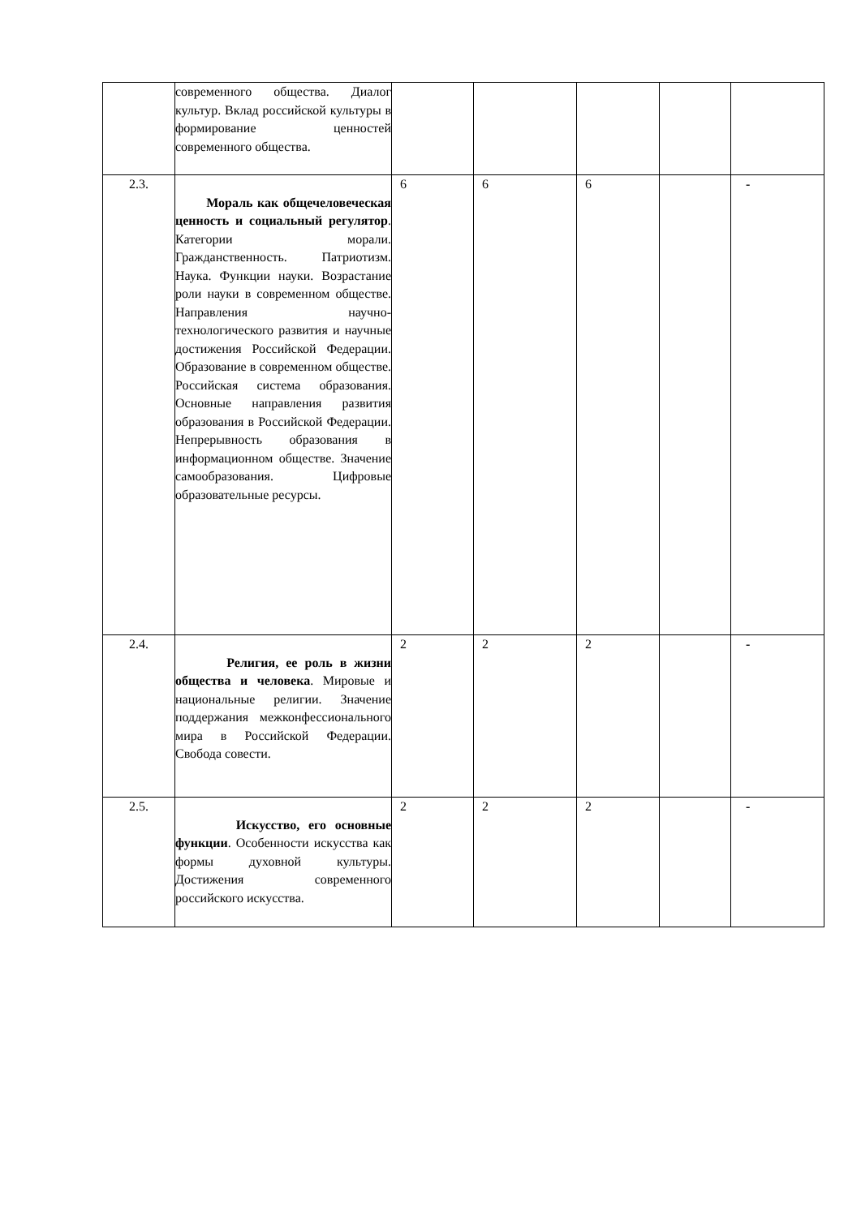| | современного общества. Диалог культур. Вклад российской культуры в формирование ценностей современного общества. | | | | | |
| 2.3. | Мораль как общечеловеческая ценность и социальный регулятор . Категории морали. Гражданственность. Патриотизм. Наука. Функции науки. Возрастание роли науки в современном обществе. Направления научно-технологического развития и научные достижения Российской Федерации. Образование в современном обществе. Российская система образования. Основные направления развития образования в Российской Федерации. Непрерывность образования в информационном обществе. Значение самообразования. Цифровые образовательные ресурсы. | 6 | 6 | 6 | | - |
| 2.4. | Религия, ее роль в жизни общества и человека . Мировые и национальные религии. Значение поддержания межконфессионального мира в Российской Федерации. Свобода совести. | 2 | 2 | 2 | | - |
| 2.5. | Искусство, его основные функции . Особенности искусства как формы духовной культуры. Достижения современного российского искусства. | 2 | 2 | 2 | | - |